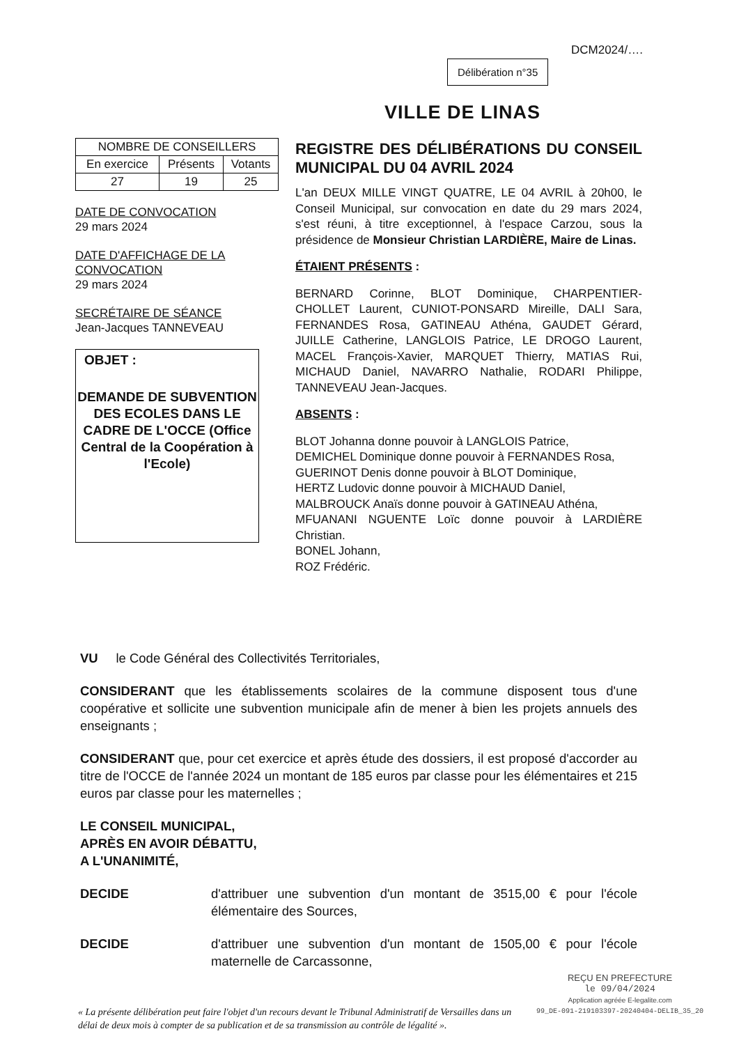DCM2024/….
Délibération n°35
VILLE DE LINAS
| NOMBRE DE CONSEILLERS | | |
| En exercice | Présents | Votants |
| 27 | 19 | 25 |
DATE DE CONVOCATION
29 mars 2024
DATE D'AFFICHAGE DE LA CONVOCATION
29 mars 2024
SECRÉTAIRE DE SÉANCE
Jean-Jacques TANNEVEAU
OBJET :
DEMANDE DE SUBVENTION DES ECOLES DANS LE CADRE DE L'OCCE (Office Central de la Coopération à l'Ecole)
REGISTRE DES DÉLIBÉRATIONS DU CONSEIL MUNICIPAL DU 04 AVRIL 2024
L'an DEUX MILLE VINGT QUATRE, LE 04 AVRIL à 20h00, le Conseil Municipal, sur convocation en date du 29 mars 2024, s'est réuni, à titre exceptionnel, à l'espace Carzou, sous la présidence de Monsieur Christian LARDIÈRE, Maire de Linas.
ÉTAIENT PRÉSENTS :
BERNARD Corinne, BLOT Dominique, CHARPENTIER-CHOLLET Laurent, CUNIOT-PONSARD Mireille, DALI Sara, FERNANDES Rosa, GATINEAU Athéna, GAUDET Gérard, JUILLE Catherine, LANGLOIS Patrice, LE DROGO Laurent, MACEL François-Xavier, MARQUET Thierry, MATIAS Rui, MICHAUD Daniel, NAVARRO Nathalie, RODARI Philippe, TANNEVEAU Jean-Jacques.
ABSENTS :
BLOT Johanna donne pouvoir à LANGLOIS Patrice,
DEMICHEL Dominique donne pouvoir à FERNANDES Rosa,
GUERINOT Denis donne pouvoir à BLOT Dominique,
HERTZ Ludovic donne pouvoir à MICHAUD Daniel,
MALBROUCK Anaïs donne pouvoir à GATINEAU Athéna,
MFUANANI NGUENTE Loïc donne pouvoir à LARDIÈRE Christian.
BONEL Johann,
ROZ Frédéric.
VU le Code Général des Collectivités Territoriales,
CONSIDERANT que les établissements scolaires de la commune disposent tous d'une coopérative et sollicite une subvention municipale afin de mener à bien les projets annuels des enseignants ;
CONSIDERANT que, pour cet exercice et après étude des dossiers, il est proposé d'accorder au titre de l'OCCE de l'année 2024 un montant de 185 euros par classe pour les élémentaires et 215 euros par classe pour les maternelles ;
LE CONSEIL MUNICIPAL,
APRÈS EN AVOIR DÉBATTU,
A L'UNANIMITÉ,
DECIDE d'attribuer une subvention d'un montant de 3515,00 € pour l'école élémentaire des Sources,
DECIDE d'attribuer une subvention d'un montant de 1505,00 € pour l'école maternelle de Carcassonne,
« La présente délibération peut faire l'objet d'un recours devant le Tribunal Administratif de Versailles dans un délai de deux mois à compter de sa publication et de sa transmission au contrôle de légalité ».
REÇU EN PREFECTURE
le 09/04/2024
Application agréée E-legalite.com
99_DE-091-219103397-20240404-DELIB_35_20